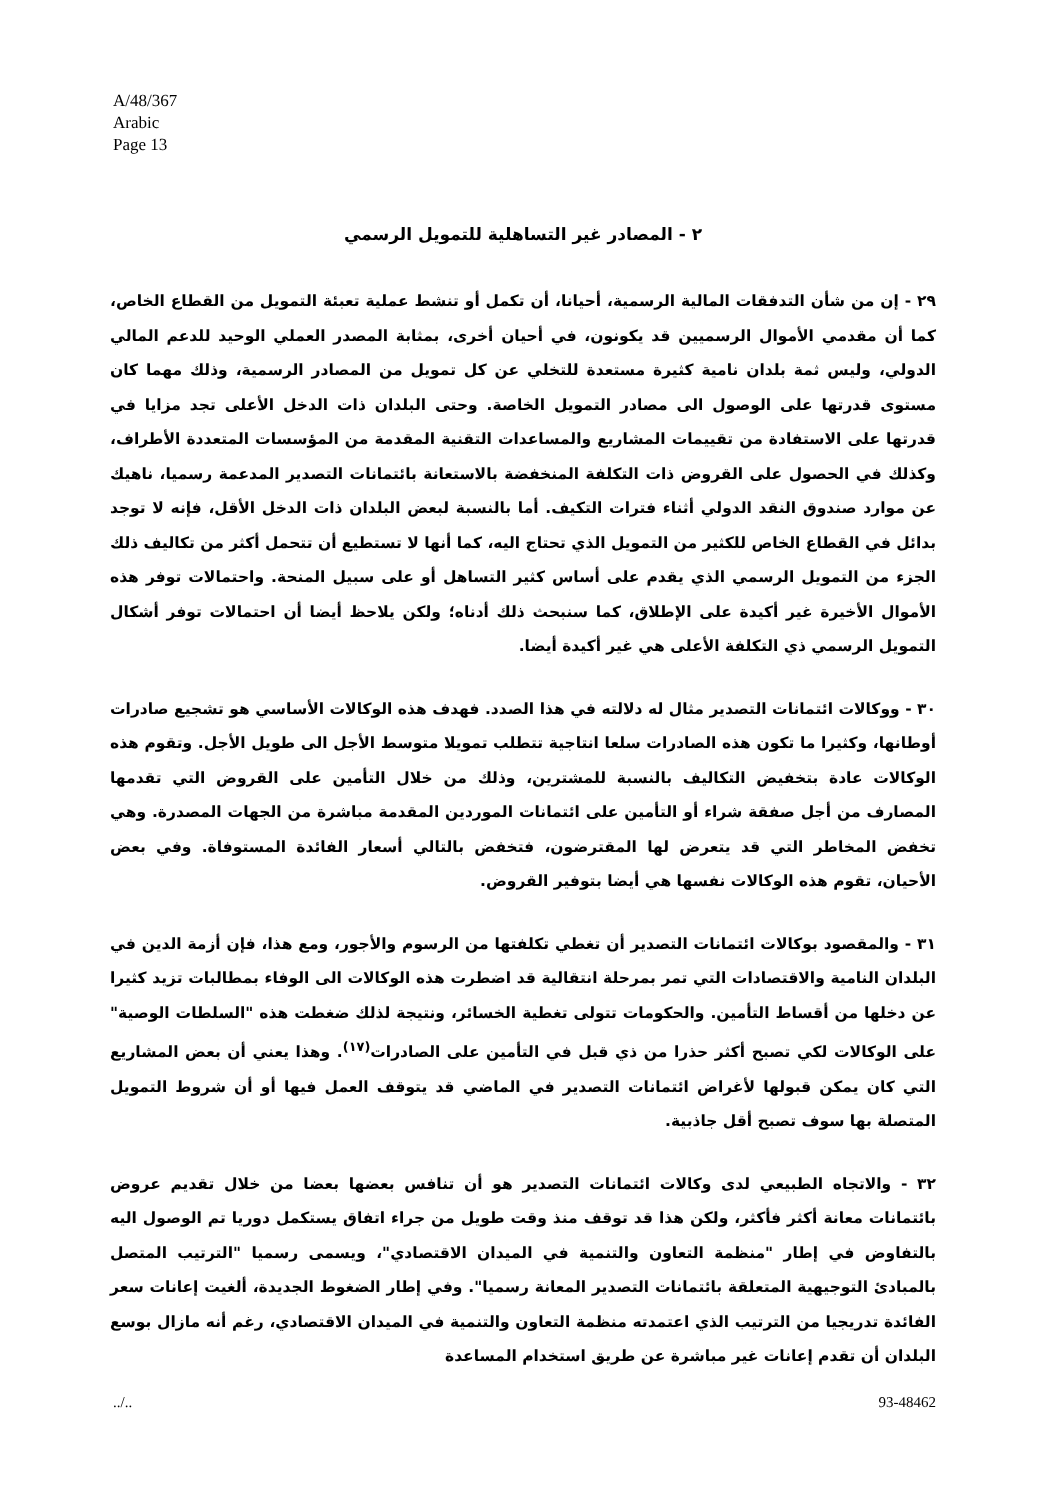A/48/367
Arabic
Page 13
٢ - المصادر غير التساهلية للتمويل الرسمي
٢٩ - إن من شأن التدفقات المالية الرسمية، أحيانا، أن تكمل أو تنشط عملية تعبئة التمويل من القطاع الخاص، كما أن مقدمي الأموال الرسميين قد يكونون، في أحيان أخرى، بمثابة المصدر العملي الوحيد للدعم المالي الدولي، وليس ثمة بلدان نامية كثيرة مستعدة للتخلي عن كل تمويل من المصادر الرسمية، وذلك مهما كان مستوى قدرتها على الوصول الى مصادر التمويل الخاصة. وحتى البلدان ذات الدخل الأعلى تجد مزايا في قدرتها على الاستفادة من تقييمات المشاريع والمساعدات التقنية المقدمة من المؤسسات المتعددة الأطراف، وكذلك في الحصول على القروض ذات التكلفة المنخفضة بالاستعانة بائتمانات التصدير المدعمة رسميا، ناهيك عن موارد صندوق النقد الدولي أثناء فترات التكيف. أما بالنسبة لبعض البلدان ذات الدخل الأقل، فإنه لا توجد بدائل في القطاع الخاص للكثير من التمويل الذي تحتاج اليه، كما أنها لا تستطيع أن تتحمل أكثر من تكاليف ذلك الجزء من التمويل الرسمي الذي يقدم على أساس كثير التساهل أو على سبيل المنحة. واحتمالات توفر هذه الأموال الأخيرة غير أكيدة على الإطلاق، كما سنبحث ذلك أدناه؛ ولكن يلاحظ أيضا أن احتمالات توفر أشكال التمويل الرسمي ذي التكلفة الأعلى هي غير أكيدة أيضا.
٣٠ - ووكالات ائتمانات التصدير مثال له دلالته في هذا الصدد. فهدف هذه الوكالات الأساسي هو تشجيع صادرات أوطانها، وكثيرا ما تكون هذه الصادرات سلعا انتاجية تتطلب تمويلا متوسط الأجل الى طويل الأجل. وتقوم هذه الوكالات عادة بتخفيض التكاليف بالنسبة للمشترين، وذلك من خلال التأمين على القروض التي تقدمها المصارف من أجل صفقة شراء أو التأمين على ائتمانات الموردين المقدمة مباشرة من الجهات المصدرة. وهي تخفض المخاطر التي قد يتعرض لها المقترضون، فتخفض بالتالي أسعار الفائدة المستوفاة. وفي بعض الأحيان، تقوم هذه الوكالات نفسها هي أيضا بتوفير القروض.
٣١ - والمقصود بوكالات ائتمانات التصدير أن تغطي تكلفتها من الرسوم والأجور، ومع هذا، فإن أزمة الدين في البلدان النامية والاقتصادات التي تمر بمرحلة انتقالية قد اضطرت هذه الوكالات الى الوفاء بمطالبات تزيد كثيرا عن دخلها من أقساط التأمين. والحكومات تتولى تغطية الخسائر، ونتيجة لذلك ضغطت هذه "السلطات الوصية" على الوكالات لكي تصبح أكثر حذرا من ذي قبل في التأمين على الصادرات<sup>(١٧)</sup>. وهذا يعني أن بعض المشاريع التي كان يمكن قبولها لأغراض ائتمانات التصدير في الماضي قد يتوقف العمل فيها أو أن شروط التمويل المتصلة بها سوف تصبح أقل جاذبية.
٣٢ - والاتجاه الطبيعي لدى وكالات ائتمانات التصدير هو أن تنافس بعضها بعضا من خلال تقديم عروض بائتمانات معانة أكثر فأكثر، ولكن هذا قد توقف منذ وقت طويل من جراء اتفاق يستكمل دوريا تم الوصول اليه بالتفاوض في إطار "منظمة التعاون والتنمية في الميدان الاقتصادي"، ويسمى رسميا "الترتيب المتصل بالمبادئ التوجيهية المتعلقة بائتمانات التصدير المعانة رسميا". وفي إطار الضغوط الجديدة، ألغيت إعانات سعر الفائدة تدريجيا من الترتيب الذي اعتمدته منظمة التعاون والتنمية في الميدان الاقتصادي، رغم أنه مازال بوسع البلدان أن تقدم إعانات غير مباشرة عن طريق استخدام المساعدة
../.. 93-48462